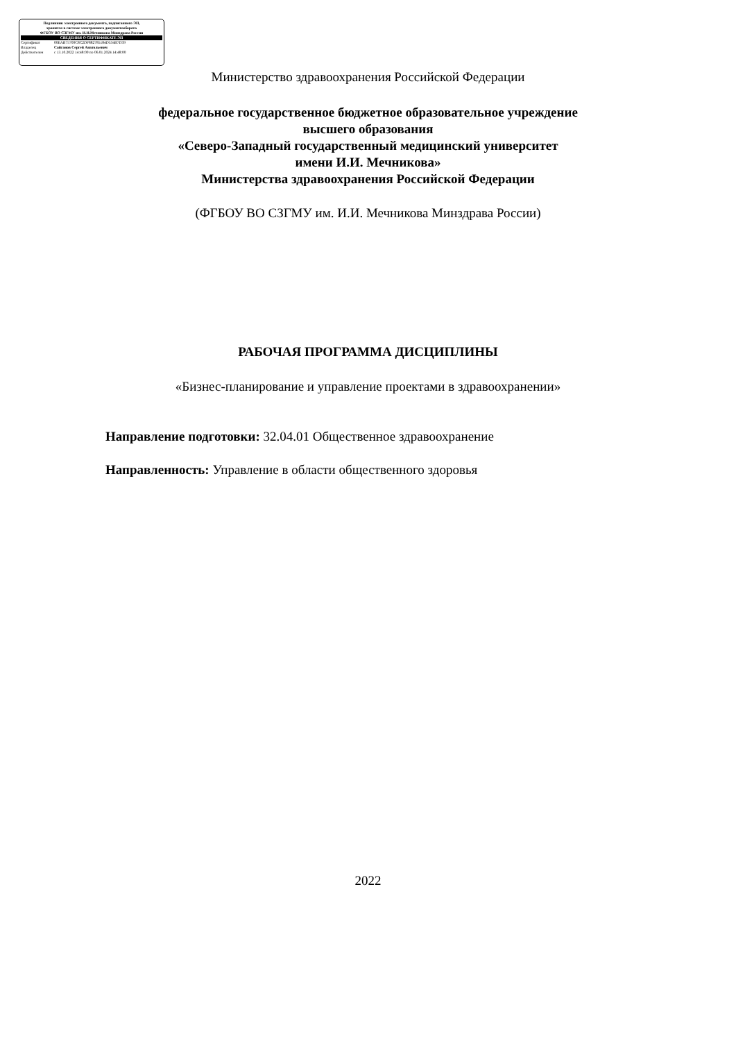Подлинник электронного документа, подписанного ЭП,
хранится в системе электронного документооборота
ФГБОУ ВО СЗГМУ им. И.И.Мечникова Минздрава России
СВЕДЕНИЯ О СЕРТИФИКАТЕ ЭП
Сертификат 00EAB75700C8C2DF882785184D534B7D39
Владелец Сайганов Сергей Анатольевич
Действителен с 13.10.2022 14:48:00 по 06.01.2024 14:48:00
Министерство здравоохранения Российской Федерации
федеральное государственное бюджетное образовательное учреждение
высшего образования
«Северо-Западный государственный медицинский университет
имени И.И. Мечникова»
Министерства здравоохранения Российской Федерации
(ФГБОУ ВО СЗГМУ им. И.И. Мечникова Минздрава России)
РАБОЧАЯ ПРОГРАММА ДИСЦИПЛИНЫ
«Бизнес-планирование и управление проектами в здравоохранении»
Направление подготовки: 32.04.01 Общественное здравоохранение
Направленность: Управление в области общественного здоровья
2022